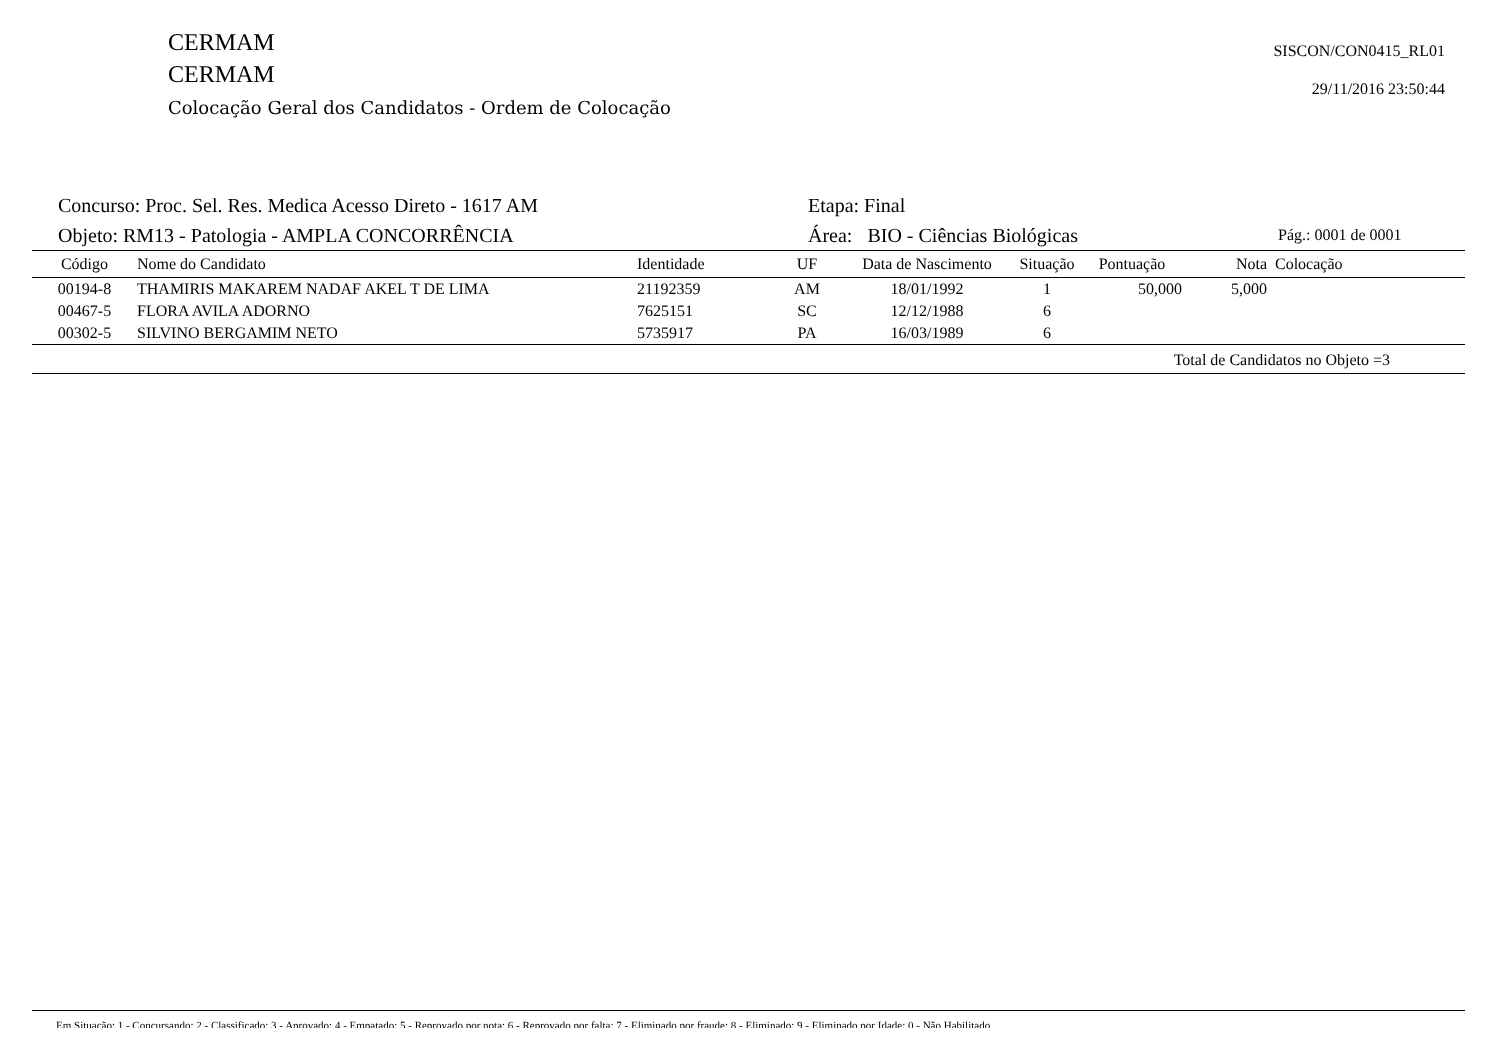CERMAM
CERMAM
Colocação Geral dos Candidatos - Ordem de Colocação
SISCON/CON0415_RL01
29/11/2016 23:50:44
Concurso: Proc. Sel. Res. Medica Acesso Direto - 1617 AM Etapa: Final
Objeto: RM13 - Patologia - AMPLA CONCORRÊNCIA Área: BIO - Ciências Biológicas
Pág.: 0001 de 0001
| Código | Nome do Candidato | Identidade | UF | Data de Nascimento | Situação | Pontuação | Nota | Colocação |
| --- | --- | --- | --- | --- | --- | --- | --- | --- |
| 00194-8 | THAMIRIS MAKAREM NADAF AKEL T DE LIMA | 21192359 | AM | 18/01/1992 | 1 | 50,000 | 5,000 | |
| 00467-5 | FLORA AVILA ADORNO | 7625151 | SC | 12/12/1988 | 6 | | | |
| 00302-5 | SILVINO BERGAMIM NETO | 5735917 | PA | 16/03/1989 | 6 | | | |
Total de Candidatos no Objeto =3
Em Situação: 1 - Concursando; 2 - Classificado; 3 - Aprovado; 4 - Empatado; 5 - Reprovado por nota; 6 - Reprovado por falta; 7 - Eliminado por fraude; 8 - Eliminado; 9 - Eliminado por Idade; 0 - Não Habilitado